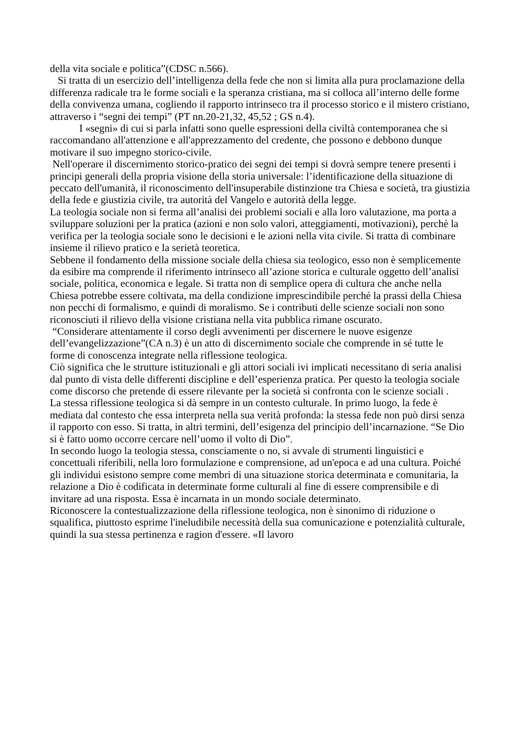della vita sociale e politica”(CDSC n.566).
Si tratta di un esercizio dell’intelligenza della fede che non si limita alla pura proclamazione della differenza radicale tra le forme sociali e la speranza cristiana, ma si colloca all’interno delle forme della convivenza umana, cogliendo il rapporto intrinseco tra il processo storico e il mistero cristiano, attraverso i “segni dei tempi” (PT nn.20-21,32, 45,52 ; GS n.4).
I «segni» di cui si parla infatti sono quelle espressioni della civiltà contemporanea che si raccomandano all'attenzione e all'apprezzamento del credente, che possono e debbono dunque motivare il suo impegno storico-civile.
Nell'operare il discernimento storico-pratico dei segni dei tempi si dovrà sempre tenere presenti i principi generali della propria visione della storia universale: l’identificazione della situazione di peccato dell'umanità, il riconoscimento dell'insuperabile distinzione tra Chiesa e società, tra giustizia della fede e giustizia civile, tra autorità del Vangelo e autorità della legge.
La teologia sociale non si ferma all’analisi dei problemi sociali e alla loro valutazione, ma porta a sviluppare soluzioni per la pratica (azioni e non solo valori, atteggiamenti, motivazioni), perchè la verifica per la teologia sociale sono le decisioni e le azioni nella vita civile. Si tratta di combinare insieme il rilievo pratico e la serietà teoretica.
Sebbene il fondamento della missione sociale della chiesa sia teologico, esso non è semplicemente da esibire ma comprende il riferimento intrinseco all’azione storica e culturale oggetto dell’analisi sociale, politica, economica e legale. Si tratta non di semplice opera di cultura che anche nella Chiesa potrebbe essere coltivata, ma della condizione imprescindibile perché la prassi della Chiesa non pecchi di formalismo, e quindi di moralismo. Se i contributi delle scienze sociali non sono riconosciuti il rilievo della visione cristiana nella vita pubblica rimane oscurato.
“Considerare attentamente il corso degli avvenimenti per discernere le nuove esigenze dell’evangelizzazione”(CA n.3) è un atto di discernimento sociale che comprende in sé tutte le forme di conoscenza integrate nella riflessione teologica.
Ciò significa che le strutture istituzionali e gli attori sociali ivi implicati necessitano di seria analisi dal punto di vista delle differenti discipline e dell’esperienza pratica. Per questo la teologia sociale come discorso che pretende di essere rilevante per la società si confronta con le scienze sociali .
La stessa riflessione teologica si dà sempre in un contesto culturale. In primo luogo, la fede è mediata dal contesto che essa interpreta nella sua verità profonda: la stessa fede non può dirsi senza il rapporto con esso. Si tratta, in altri termini, dell’esigenza del principio dell’incarnazione. “Se Dio si è fatto uomo occorre cercare nell’uomo il volto di Dio”.
In secondo luogo la teologia stessa, consciamente o no, si avvale di strumenti linguistici e concettuali riferibili, nella loro formulazione e comprensione, ad un'epoca e ad una cultura. Poiché gli individui esistono sempre come membri di una situazione storica determinata e comunitaria, la relazione a Dio è codificata in determinate forme culturali al fine di essere comprensibile e di invitare ad una risposta. Essa è incarnata in un mondo sociale determinato.
Riconoscere la contestualizzazione della riflessione teologica, non è sinonimo di riduzione o squalifica, piuttosto esprime l'ineludibile necessità della sua comunicazione e potenzialità culturale, quindi la sua stessa pertinenza e ragion d'essere. «Il lavoro